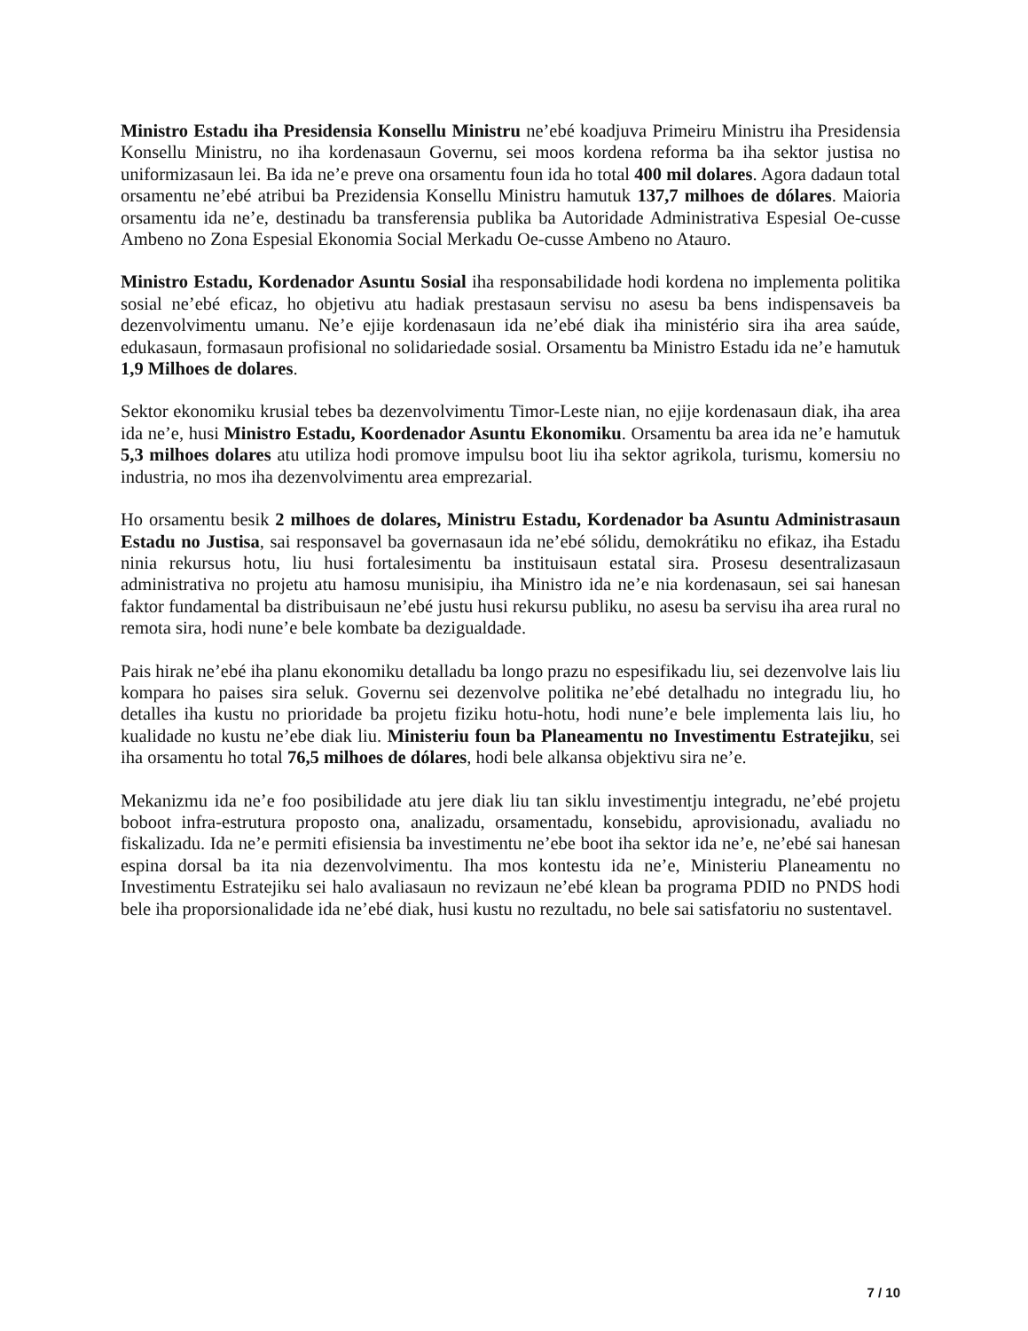Ministro Estadu iha Presidensia Konsellu Ministru ne’ebé koadjuva Primeiru Ministru iha Presidensia Konsellu Ministru, no iha kordenasaun Governu, sei moos kordena reforma ba iha sektor justisa no uniformizasaun lei. Ba ida ne’e preve ona orsamentu foun ida ho total 400 mil dolares. Agora dadaun total orsamentu ne’ebé atribui ba Prezidensia Konsellu Ministru hamutuk 137,7 milhoes de dólares. Maioria orsamentu ida ne’e, destinadu ba transferensia publika ba Autoridade Administrativa Espesial Oe-cusse Ambeno no Zona Espesial Ekonomia Social Merkadu Oe-cusse Ambeno no Atauro.
Ministro Estadu, Kordenador Asuntu Sosial iha responsabilidade hodi kordena no implementa politika sosial ne’ebé eficaz, ho objetivu atu hadiak prestasaun servisu no asesu ba bens indispensaveis ba dezenvolvimentu umanu. Ne’e ejije kordenasaun ida ne’ebé diak iha ministério sira iha area saúde, edukasaun, formasaun profisional no solidariedade sosial. Orsamentu ba Ministro Estadu ida ne’e hamutuk 1,9 Milhoes de dolares.
Sektor ekonomiku krusial tebes ba dezenvolvimentu Timor-Leste nian, no ejije kordenasaun diak, iha area ida ne’e, husi Ministro Estadu, Koordenador Asuntu Ekonomiku. Orsamentu ba area ida ne’e hamutuk 5,3 milhoes dolares atu utiliza hodi promove impulsu boot liu iha sektor agrikola, turismu, komersiu no industria, no mos iha dezenvolvimentu area emprezarial.
Ho orsamentu besik 2 milhoes de dolares, Ministru Estadu, Kordenador ba Asuntu Administrasaun Estadu no Justisa, sai responsavel ba governasaun ida ne’ebé sólidu, demokrátiku no efikaz, iha Estadu ninia rekursus hotu, liu husi fortalesimentu ba instituisaun estatal sira. Prosesu desentralizasaun administrativa no projetu atu hamosu munisipiu, iha Ministro ida ne’e nia kordenasaun, sei sai hanesan faktor fundamental ba distribuisaun ne’ebé justu husi rekursu publiku, no asesu ba servisu iha area rural no remota sira, hodi nune’e bele kombate ba dezigualdade.
Pais hirak ne’ebé iha planu ekonomiku detalladu ba longo prazu no espesifikadu liu, sei dezenvolve lais liu kompara ho paises sira seluk. Governu sei dezenvolve politika ne’ebé detalhadu no integradu liu, ho detalles iha kustu no prioridade ba projetu fiziku hotu-hotu, hodi nune’e bele implementa lais liu, ho kualidade no kustu ne’ebe diak liu. Ministeriu foun ba Planeamentu no Investimentu Estratejiku, sei iha orsamentu ho total 76,5 milhoes de dólares, hodi bele alkansa objektivu sira ne’e.
Mekanizmu ida ne’e foo posibilidade atu jere diak liu tan siklu investimentju integradu, ne’ebé projetu boboot infra-estrutura proposto ona, analizadu, orsamentadu, konsebidu, aprovisionadu, avaliadu no fiskalizadu. Ida ne’e permiti efisiensia ba investimentu ne’ebe boot iha sektor ida ne’e, ne’ebé sai hanesan espina dorsal ba ita nia dezenvolvimentu. Iha mos kontestu ida ne’e, Ministeriu Planeamentu no Investimentu Estratejiku sei halo avaliasaun no revizaun ne’ebé klean ba programa PDID no PNDS hodi bele iha proporsionalidade ida ne’ebé diak, husi kustu no rezultadu, no bele sai satisfatoriu no sustentavel.
7 / 10